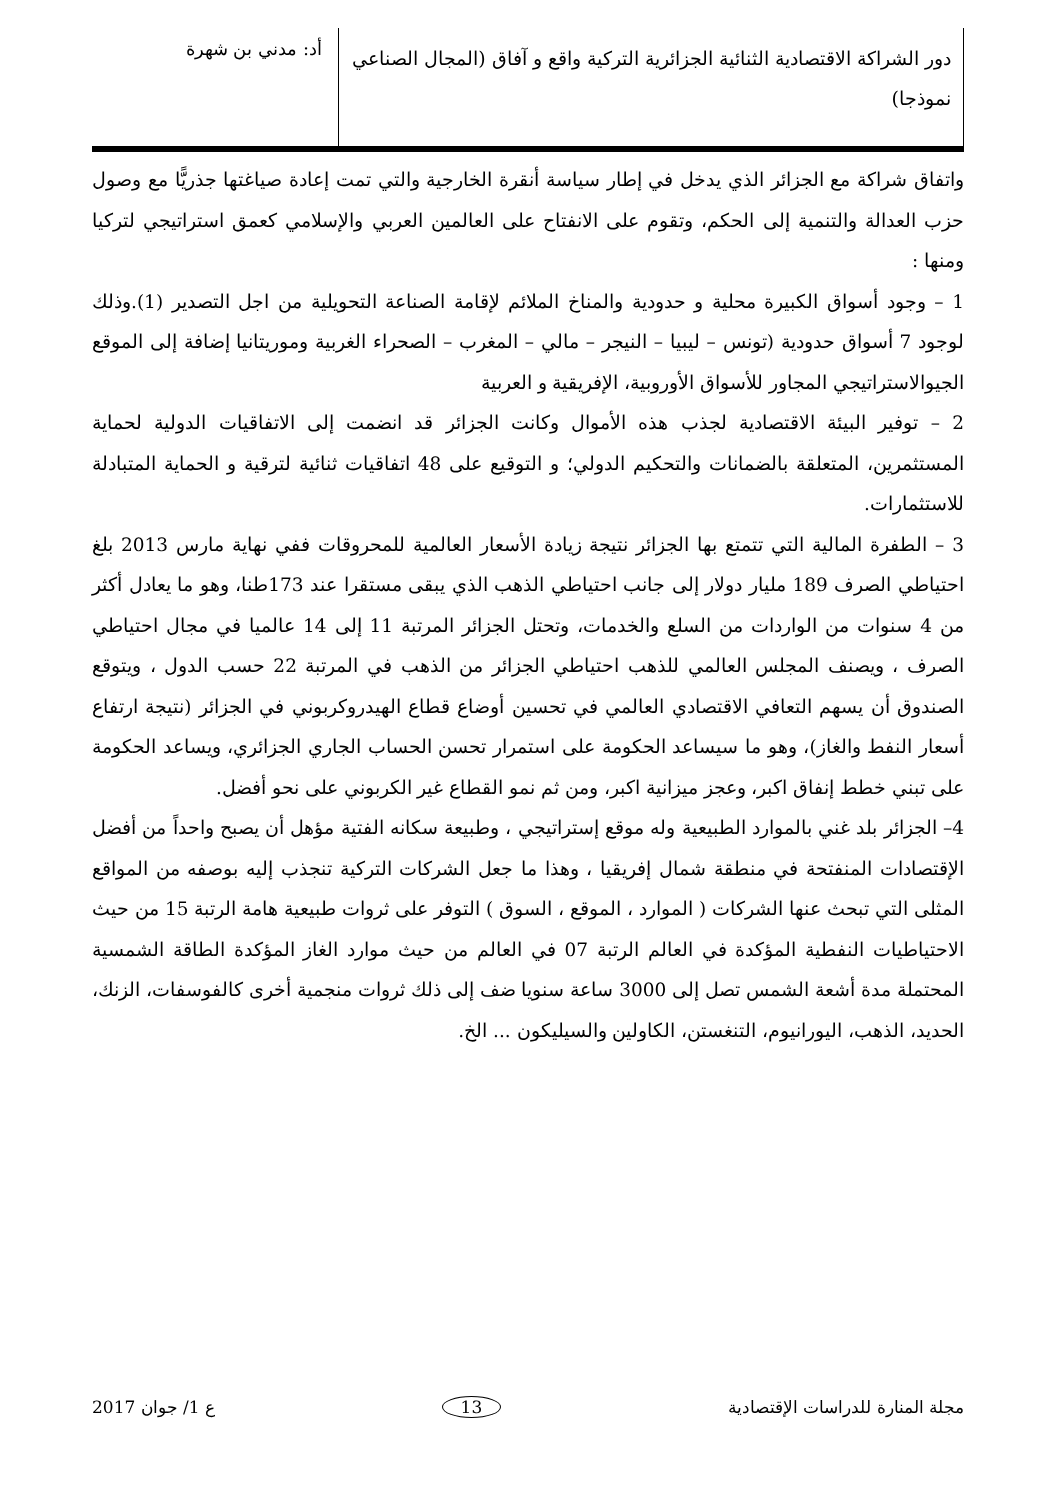دور الشراكة الاقتصادية الثنائية الجزائرية التركية واقع و آفاق (المجال الصناعي نموذجا)
أد: مدني بن شهرة
واتفاق شراكة مع الجزائر الذي يدخل في إطار سياسة أنقرة الخارجية والتي تمت إعادة صياغتها جذريًّا مع وصول حزب العدالة والتنمية إلى الحكم، وتقوم على الانفتاح على العالمين العربي والإسلامي كعمق استراتيجي لتركيا ومنها :
1 – وجود أسواق الكبيرة محلية و حدودية والمناخ الملائم لإقامة الصناعة التحويلية من اجل التصدير (1).وذلك لوجود 7 أسواق حدودية (تونس – ليبيا – النيجر – مالي – المغرب – الصحراء الغربية وموريتانيا إضافة إلى الموقع الجيوالاستراتيجي المجاور للأسواق الأوروبية، الإفريقية و العربية
2 – توفير البيئة الاقتصادية لجذب هذه الأموال وكانت الجزائر قد انضمت إلى الاتفاقيات الدولية لحماية المستثمرين، المتعلقة بالضمانات والتحكيم الدولي؛ و التوقيع على 48 اتفاقيات ثنائية لترقية و الحماية المتبادلة للاستثمارات.
3 – الطفرة المالية التي تتمتع بها الجزائر نتيجة زيادة الأسعار العالمية للمحروقات ففي نهاية مارس 2013 بلغ احتياطي الصرف 189 مليار دولار إلى جانب احتياطي الذهب الذي يبقى مستقرا عند 173طنا، وهو ما يعادل أكثر من 4 سنوات من الواردات من السلع والخدمات، وتحتل الجزائر المرتبة 11 إلى 14 عالميا في مجال احتياطي الصرف ، ويصنف المجلس العالمي للذهب احتياطي الجزائر من الذهب في المرتبة 22 حسب الدول ، ويتوقع الصندوق أن يسهم التعافي الاقتصادي العالمي في تحسين أوضاع قطاع الهيدروكربوني في الجزائر (نتيجة ارتفاع أسعار النفط والغاز)، وهو ما سيساعد الحكومة على استمرار تحسن الحساب الجاري الجزائري، ويساعد الحكومة على تبني خطط إنفاق اكبر، وعجز ميزانية اكبر، ومن ثم نمو القطاع غير الكربوني على نحو أفضل.
4– الجزائر بلد غني بالموارد الطبيعية وله موقع إستراتيجي ، وطبيعة سكانه الفتية مؤهل أن يصبح واحداً من أفضل الإقتصادات المنفتحة في منطقة شمال إفريقيا ، وهذا ما جعل الشركات التركية تنجذب إليه بوصفه من المواقع المثلى التي تبحث عنها الشركات ( الموارد ، الموقع ، السوق ) التوفر على ثروات طبيعية هامة الرتبة 15 من حيث الاحتياطيات النفطية المؤكدة في العالم الرتبة 07 في العالم من حيث موارد الغاز المؤكدة الطاقة الشمسية المحتملة مدة أشعة الشمس تصل إلى 3000 ساعة سنويا ضف إلى ذلك ثروات منجمية أخرى كالفوسفات، الزنك، الحديد، الذهب، اليورانيوم، التنغستن، الكاولين والسيليكون ... الخ.
مجلة المنارة للدراسات الإقتصادية 13 ع 1/ جوان 2017